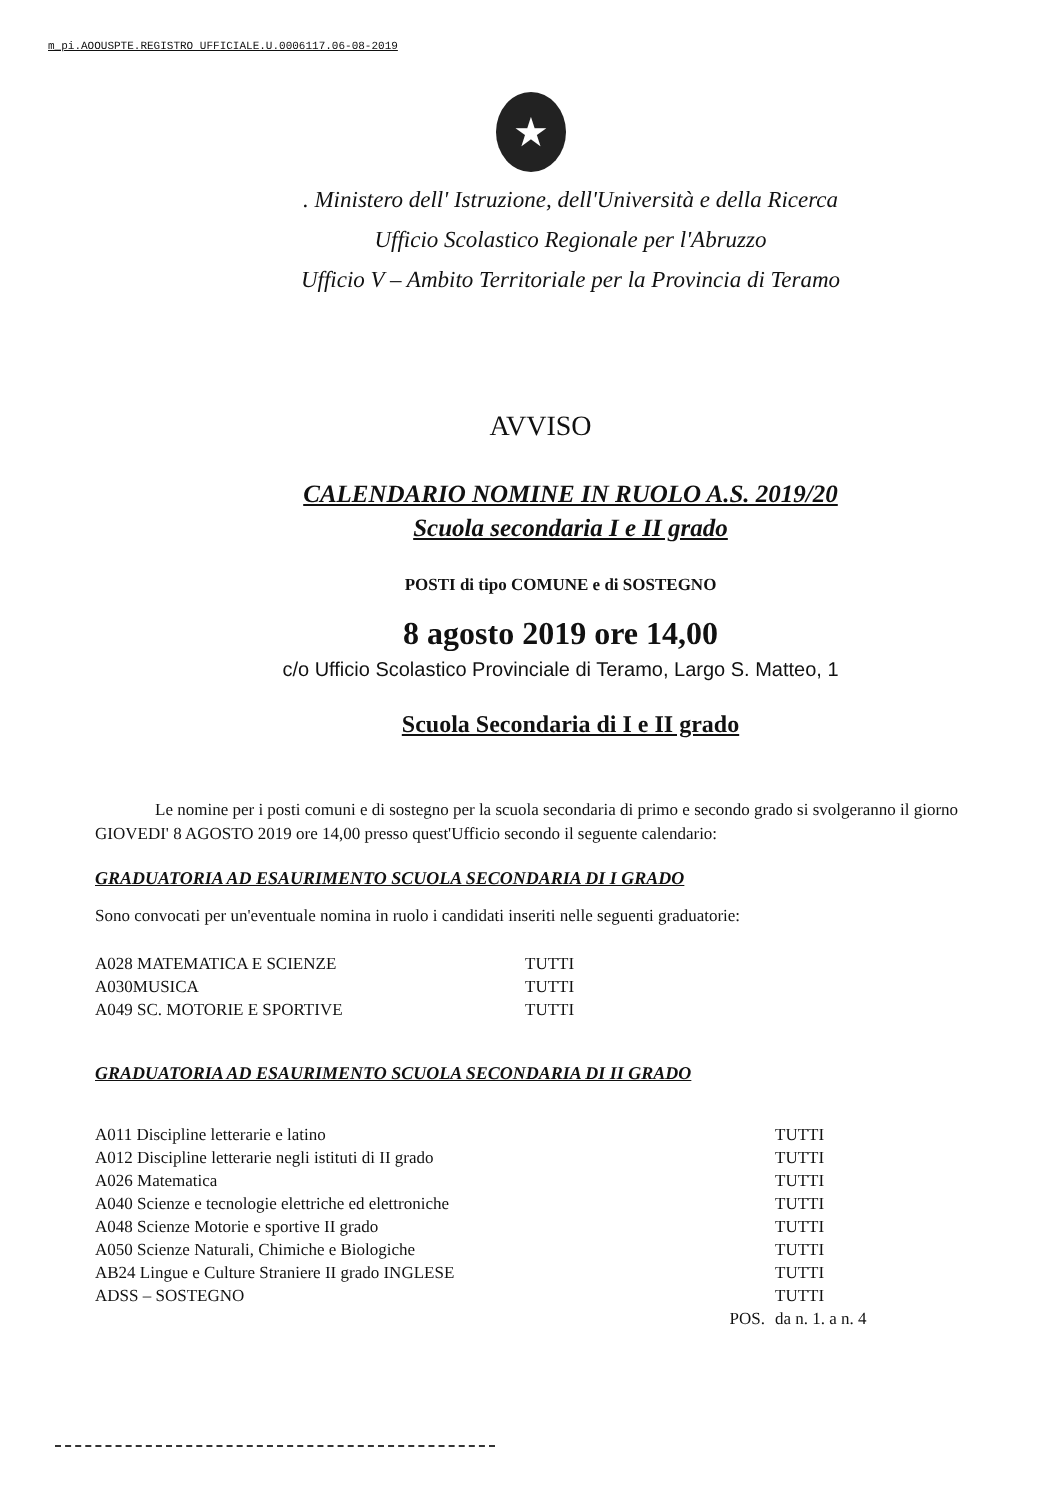m_pi.AOOUSPTE.REGISTRO UFFICIALE.U.0006117.06-08-2019
★
. Ministero dell' Istruzione, dell'Università e della Ricerca
Ufficio Scolastico Regionale per l'Abruzzo
Ufficio V – Ambito Territoriale per la Provincia di Teramo
AVVISO
CALENDARIO NOMINE IN RUOLO A.S. 2019/20
Scuola secondaria I e II grado
POSTI di tipo COMUNE e di SOSTEGNO
8 agosto 2019 ore 14,00
c/o Ufficio Scolastico Provinciale di Teramo, Largo S. Matteo, 1
Scuola Secondaria di I e II grado
Le nomine per i posti comuni e di sostegno per la scuola secondaria di primo e secondo grado si svolgeranno il giorno GIOVEDI' 8 AGOSTO 2019 ore 14,00 presso quest'Ufficio secondo il seguente calendario:
GRADUATORIA AD ESAURIMENTO SCUOLA SECONDARIA DI I GRADO
Sono convocati per un'eventuale nomina in ruolo i candidati inseriti nelle seguenti graduatorie:
| A028 MATEMATICA E SCIENZE | TUTTI |
| A030MUSICA | TUTTI |
| A049 SC. MOTORIE E SPORTIVE | TUTTI |
GRADUATORIA AD ESAURIMENTO SCUOLA SECONDARIA DI II GRADO
| A011 Discipline letterarie e latino | TUTTI |
| A012 Discipline letterarie negli istituti di II grado | TUTTI |
| A026 Matematica | TUTTI |
| A040 Scienze e tecnologie elettriche ed elettroniche | TUTTI |
| A048 Scienze Motorie e sportive II grado | TUTTI |
| A050 Scienze Naturali, Chimiche e Biologiche | TUTTI |
| AB24 Lingue e Culture Straniere II grado INGLESE | TUTTI |
| ADSS – SOSTEGNO | TUTTI |
| POS. | da n. 1. a n. 4 |